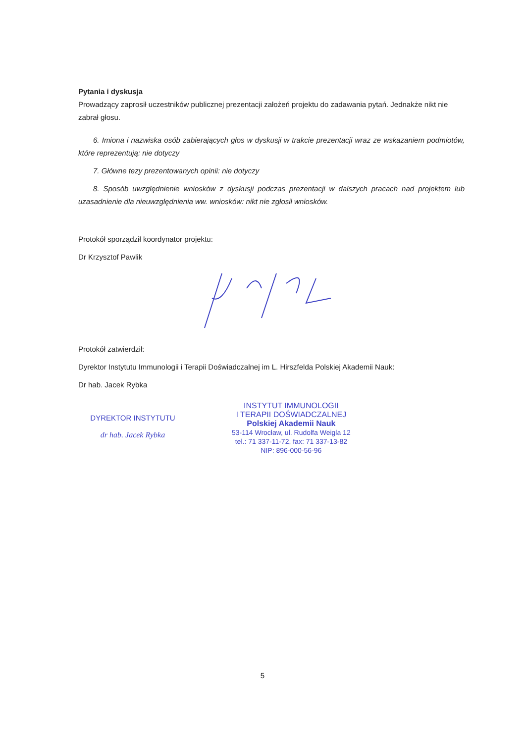Pytania i dyskusja
Prowadzący zaprosił uczestników publicznej prezentacji założeń projektu do zadawania pytań. Jednakże nikt nie zabrał głosu.
6. Imiona i nazwiska osób zabierających głos w dyskusji w trakcie prezentacji wraz ze wskazaniem podmiotów, które reprezentują: nie dotyczy
7. Główne tezy prezentowanych opinii: nie dotyczy
8. Sposób uwzględnienie wniosków z dyskusji podczas prezentacji w dalszych pracach nad projektem lub uzasadnienie dla nieuwzględnienia ww. wniosków: nikt nie zgłosił wniosków.
Protokół sporządził koordynator projektu:
Dr Krzysztof Pawlik
Protokół zatwierdził:
Dyrektor Instytutu Immunologii i Terapii Doświadczalnej im L. Hirszfelda Polskiej Akademii Nauk:
Dr hab. Jacek Rybka
DYREKTOR INSTYTUTU
dr hab. Jacek Rybka
INSTYTUT IMMUNOLOGII
I TERAPII DOŚWIADCZALNEJ
Polskiej Akademii Nauk
53-114 Wrocław, ul. Rudolfa Weigla 12
tel.: 71 337-11-72, fax: 71 337-13-82
NIP: 896-000-56-96
5